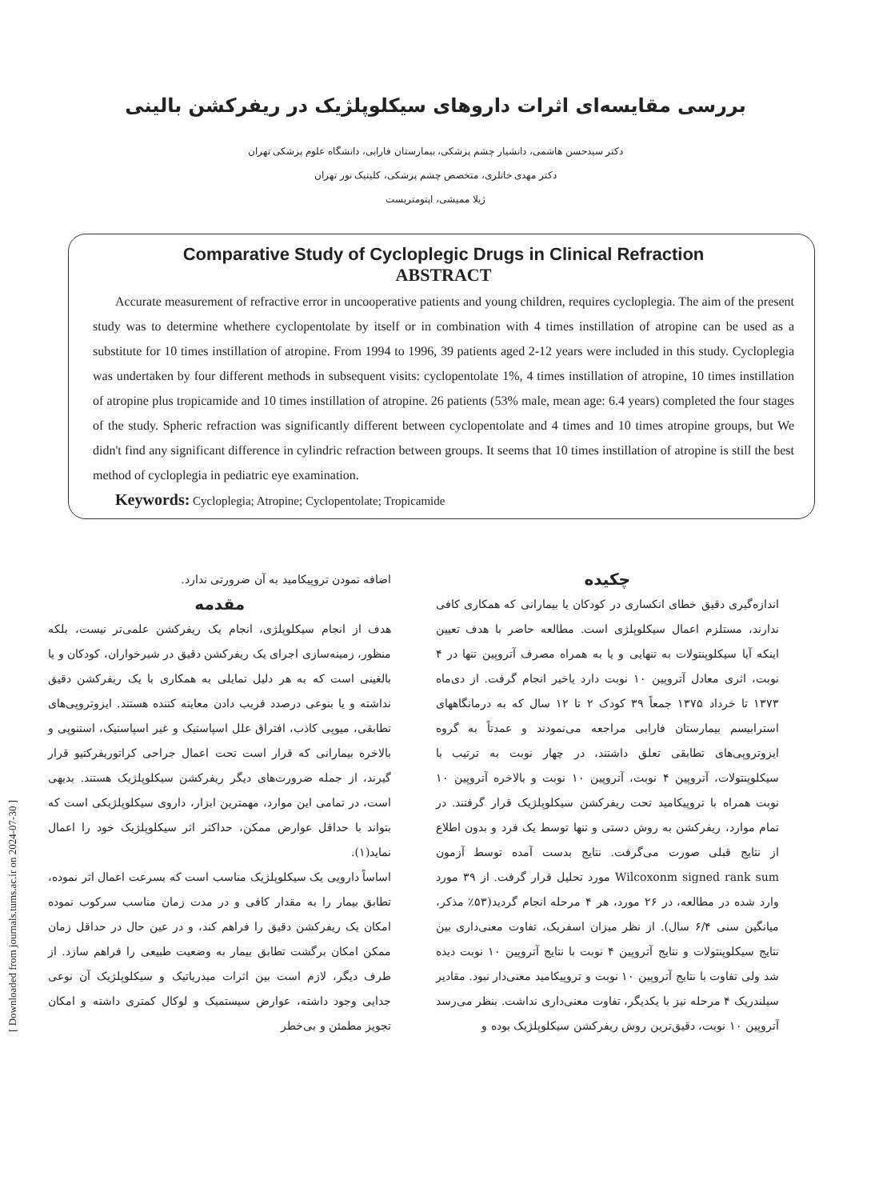[ Downloaded from journals.tums.ac.ir on 2024-07-30 ]
بررسی مقایسه‌ای اثرات داروهای سیکلوپلژیک در ریفرکشن بالینی
دکتر سیدحسن هاشمی، دانشیار چشم پزشکی، بیمارستان فارابی، دانشگاه علوم پزشکی تهران
دکتر مهدی خانلری، متخصص چشم پزشکی، کلینیک نور تهران
ژیلا ممیشی، اپتومتریست
Comparative Study of Cycloplegic Drugs in Clinical Refraction
ABSTRACT
Accurate measurement of refractive error in uncooperative patients and young children, requires cycloplegia. The aim of the present study was to determine whethere cyclopentolate by itself or in combination with 4 times instillation of atropine can be used as a substitute for 10 times instillation of atropine. From 1994 to 1996, 39 patients aged 2-12 years were included in this study. Cycloplegia was undertaken by four different methods in subsequent visits: cyclopentolate 1%, 4 times instillation of atropine, 10 times instillation of atropine plus tropicamide and 10 times instillation of atropine. 26 patients (53% male, mean age: 6.4 years) completed the four stages of the study. Spheric refraction was significantly different between cyclopentolate and 4 times and 10 times atropine groups, but We didn't find any significant difference in cylindric refraction between groups. It seems that 10 times instillation of atropine is still the best method of cycloplegia in pediatric eye examination.
Keywords: Cycloplegia; Atropine; Cyclopentolate; Tropicamide
چکیده
اندازه‌گیری دقیق خطای انکساری در کودکان یا بیمارانی که همکاری کافی ندارند، مستلزم اعمال سیکلوپلژی است. مطالعه حاضر با هدف تعیین اینکه آیا سیکلوپنتولات به تنهایی و یا به همراه مصرف آتروپین تنها در ۴ نوبت، اثری معادل آتروپین ۱۰ نوبت دارد یاخیر انجام گرفت. از دی‌ماه ۱۳۷۳ تا خرداد ۱۳۷۵ جمعاً ۳۹ کودک ۲ تا ۱۲ سال که به درمانگاههای استرابیسم بیمارستان فارابی مراجعه می‌نمودند و عمدتاً به گروه ایزوتروپی‌های تطابقی تعلق داشتند، در چهار نوبت به ترتیب با سیکلوپنتولات، آتروپین ۴ نوبت، آتروپین ۱۰ نوبت و بالاخره آتروپین ۱۰ نوبت همراه با تروپیکامید تحت ریفرکشن سیکلوپلژیک قرار گرفتند. در تمام موارد، ریفرکشن به روش دستی و تنها توسط یک فرد و بدون اطلاع از نتایج قبلی صورت می‌گرفت. نتایج بدست آمده توسط آزمون Wilcoxonm signed rank sum مورد تحلیل قرار گرفت. از ۳۹ مورد وارد شده در مطالعه، در ۲۶ مورد، هر ۴ مرحله انجام گردید(۵۳٪ مذکر، میانگین سنی ۶/۴ سال). از نظر میزان اسفریک، تفاوت معنی‌داری بین نتایج سیکلوپنتولات و نتایج آتروپین ۴ نوبت با نتایج آتروپین ۱۰ نوبت دیده شد ولی تفاوت با نتایج آتروپین ۱۰ نوبت و تروپیکامید معنی‌دار نبود. مقادیر سیلندریک ۴ مرحله نیز با یکدیگر، تفاوت معنی‌داری نداشت. بنظر می‌رسد آتروپین ۱۰ نوبت، دقیق‌ترین روش ریفرکشن سیکلوپلژیک بوده و
اضافه نمودن تروپیکامید به آن ضرورتی ندارد.
مقدمه
هدف از انجام سیکلوپلژی، انجام یک ریفرکشن علمی‌تر نیست، بلکه منظور، زمینه‌سازی اجرای یک ریفرکشن دقیق در شیرخواران، کودکان و یا بالغینی است که به هر دلیل تمایلی به همکاری با یک ریفرکشن دقیق نداشته و یا بنوعی درصدد فریب دادن معاینه کننده هستند. ایزوتروپی‌های تطابقی، میوپی کاذب، افتراق علل اسپاستیک و غیر اسپاستیک، استنوپی و بالاخره بیمارانی که قرار است تحت اعمال جراحی کراتوریفرکتیو قرار گیرند، از جمله ضرورت‌های دیگر ریفرکشن سیکلوپلژیک هستند. بدیهی است، در تمامی این موارد، مهمترین ابزار، داروی سیکلوپلژیکی است که بتواند با حداقل عوارض ممکن، حداکثر اثر سیکلوپلژیک خود را اعمال نماید(۱).
اساساً دارویی یک سیکلوپلژیک مناسب است که بسرعت اعمال اثر نموده، تطابق بیمار را به مقدار کافی و در مدت زمان مناسب سرکوب نموده امکان یک ریفرکشن دقیق را فراهم کند، و در عین حال در حداقل زمان ممکن امکان برگشت تطابق بیمار به وضعیت طبیعی را فراهم سازد. از طرف دیگر، لازم است بین اثرات میدریاتیک و سیکلوپلژیک آن نوعی جدایی وجود داشته، عوارض سیستمیک و لوکال کمتری داشته و امکان تجویز مطمئن و بی‌خطر